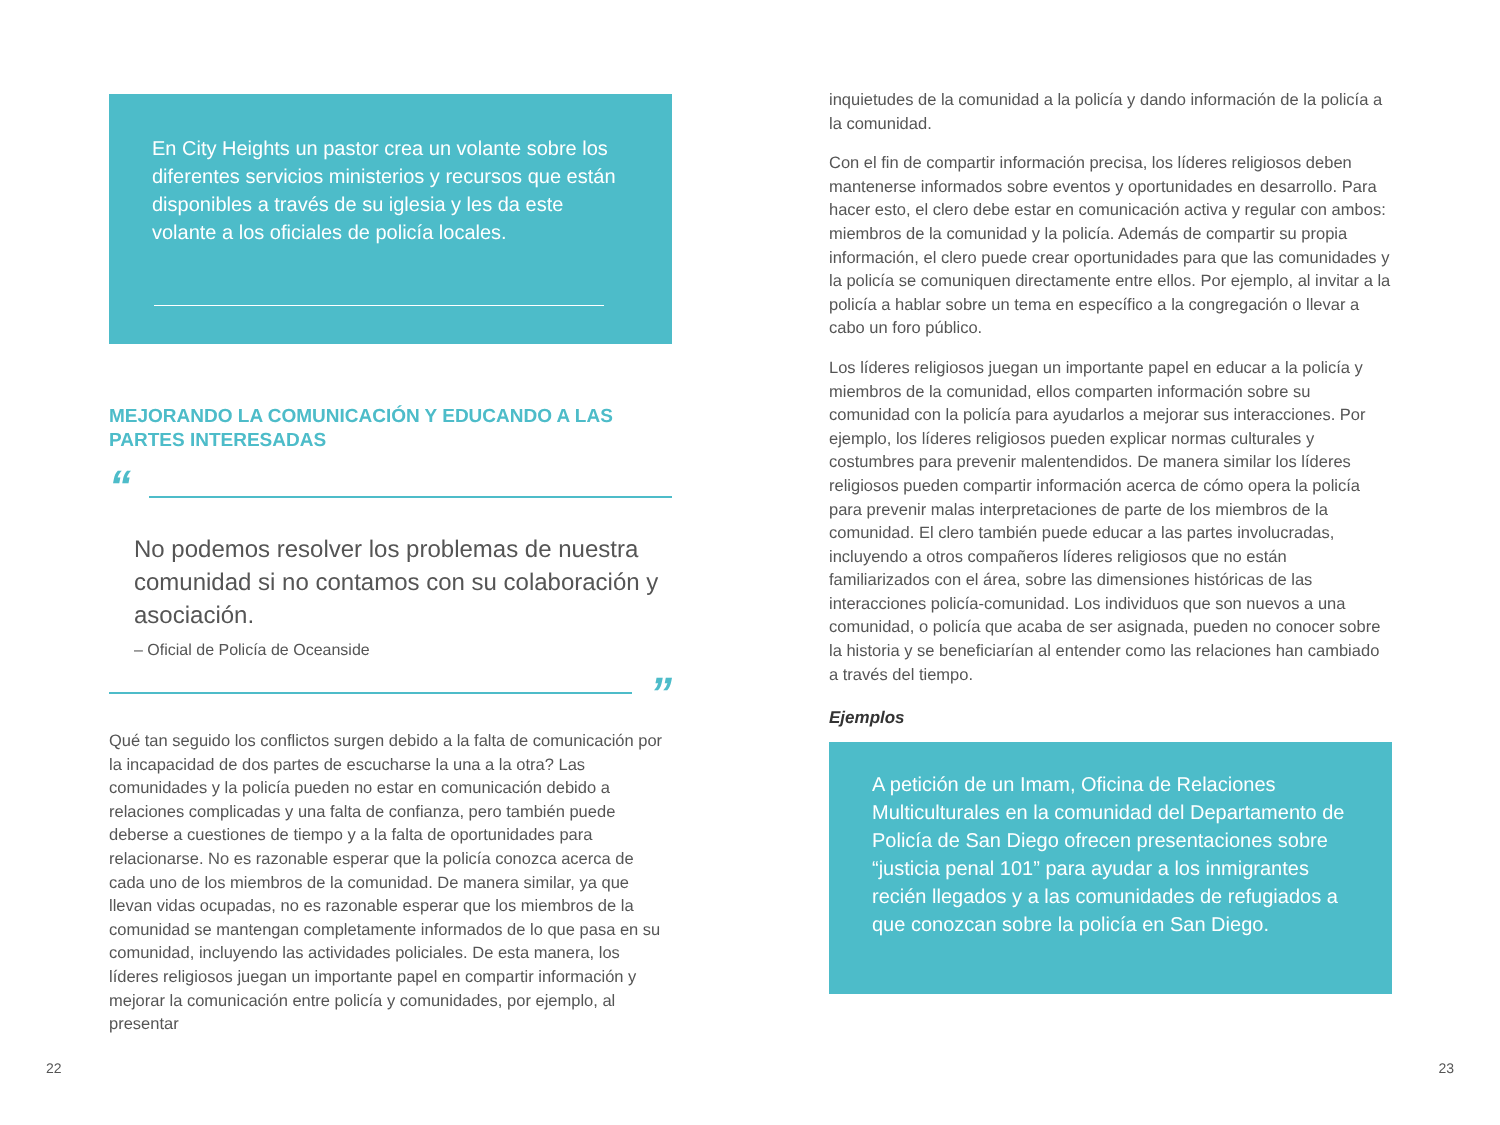En City Heights un pastor crea un volante sobre los diferentes servicios ministerios y recursos que están disponibles a través de su iglesia y les da este volante a los oficiales de policía locales.
MEJORANDO LA COMUNICACIÓN Y EDUCANDO A LAS PARTES INTERESADAS
“
No podemos resolver los problemas de nuestra comunidad si no contamos con su colaboración y asociación.
– Oficial de Policía de Oceanside
”
Qué tan seguido los conflictos surgen debido a la falta de comunicación por la incapacidad de dos partes de escucharse la una a la otra? Las comunidades y la policía pueden no estar en comunicación debido a relaciones complicadas y una falta de confianza, pero también puede deberse a cuestiones de tiempo y a la falta de oportunidades para relacionarse. No es razonable esperar que la policía conozca acerca de cada uno de los miembros de la comunidad. De manera similar, ya que llevan vidas ocupadas, no es razonable esperar que los miembros de la comunidad se mantengan completamente informados de lo que pasa en su comunidad, incluyendo las actividades policiales. De esta manera, los líderes religiosos juegan un importante papel en compartir información y mejorar la comunicación entre policía y comunidades, por ejemplo, al presentar
inquietudes de la comunidad a la policía y dando información de la policía a la comunidad.
Con el fin de compartir información precisa, los líderes religiosos deben mantenerse informados sobre eventos y oportunidades en desarrollo. Para hacer esto, el clero debe estar en comunicación activa y regular con ambos: miembros de la comunidad y la policía. Además de compartir su propia información, el clero puede crear oportunidades para que las comunidades y la policía se comuniquen directamente entre ellos. Por ejemplo, al invitar a la policía a hablar sobre un tema en específico a la congregación o llevar a cabo un foro público.
Los líderes religiosos juegan un importante papel en educar a la policía y miembros de la comunidad, ellos comparten información sobre su comunidad con la policía para ayudarlos a mejorar sus interacciones. Por ejemplo, los líderes religiosos pueden explicar normas culturales y costumbres para prevenir malentendidos. De manera similar los líderes religiosos pueden compartir información acerca de cómo opera la policía para prevenir malas interpretaciones de parte de los miembros de la comunidad. El clero también puede educar a las partes involucradas, incluyendo a otros compañeros líderes religiosos que no están familiarizados con el área, sobre las dimensiones históricas de las interacciones policía-comunidad. Los individuos que son nuevos a una comunidad, o policía que acaba de ser asignada, pueden no conocer sobre la historia y se beneficiarían al entender como las relaciones han cambiado a través del tiempo.
Ejemplos
A petición de un Imam, Oficina de Relaciones Multiculturales en la comunidad del Departamento de Policía de San Diego ofrecen presentaciones sobre “justicia penal 101” para ayudar a los inmigrantes recién llegados y a las comunidades de refugiados a que conozcan sobre la policía en San Diego.
22 23